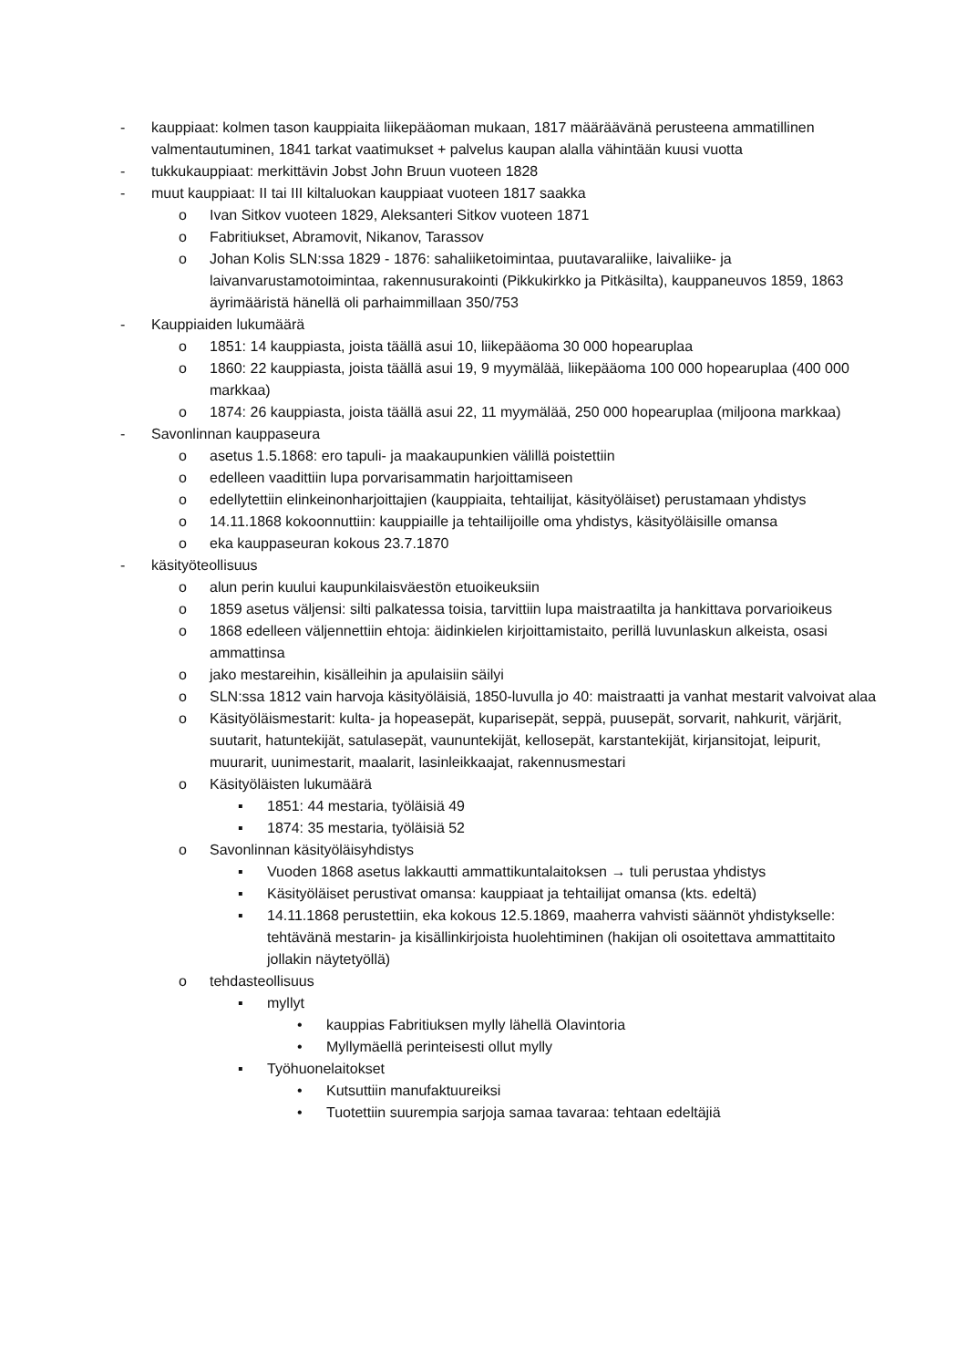- kauppiaat: kolmen tason kauppiaita liikepääoman mukaan, 1817 määräävänä perusteena ammatillinen valmentautuminen, 1841 tarkat vaatimukset + palvelus kaupan alalla vähintään kuusi vuotta
- tukkukauppiaat: merkittävin Jobst John Bruun vuoteen 1828
- muut kauppiaat: II tai III kiltaluokan kauppiaat vuoteen 1817 saakka
o Ivan Sitkov vuoteen 1829, Aleksanteri Sitkov vuoteen 1871
o Fabritiukset, Abramovit, Nikanov, Tarassov
o Johan Kolis SLN:ssa 1829 - 1876: sahaliiketoimintaa, puutavaraliike, laivaliike- ja laivanvarustamotoimintaa, rakennusurakointi (Pikkukirkko ja Pitkäsilta), kauppaneuvos 1859, 1863 äyrimääristä hänellä oli parhaimmillaan 350/753
- Kauppiaiden lukumäärä
o 1851: 14 kauppiasta, joista täällä asui 10, liikepääoma 30 000 hopearuplaa
o 1860: 22 kauppiasta, joista täällä asui 19, 9 myymälää, liikepääoma 100 000 hopearuplaa (400 000 markkaa)
o 1874: 26 kauppiasta, joista täällä asui 22, 11 myymälää, 250 000 hopearuplaa (miljoona markkaa)
- Savonlinnan kauppaseura
o asetus 1.5.1868: ero tapuli- ja maakaupunkien välillä poistettiin
o edelleen vaadittiin lupa porvarisammatin harjoittamiseen
o edellytettiin elinkeinonharjoittajien (kauppiaita, tehtailijat, käsityöläiset) perustamaan yhdistys
o 14.11.1868 kokoonnuttiin: kauppiaille ja tehtailijoille oma yhdistys, käsityöläisille omansa
o eka kauppaseuran kokous 23.7.1870
- käsityöteollisuus
o alun perin kuului kaupunkilaisväestön etuoikeuksiin
o 1859 asetus väljensi: silti palkatessa toisia, tarvittiin lupa maistraatilta ja hankittava porvarioikeus
o 1868 edelleen väljennettiin ehtoja: äidinkielen kirjoittamistaito, perillä luvunlaskun alkeista, osasi ammattinsa
o jako mestareihin, kisälleihin ja apulaisiin säilyi
o SLN:ssa 1812 vain harvoja käsityöläisiä, 1850-luvulla jo 40: maistraatti ja vanhat mestarit valvoivat alaa
o Käsityöläismestarit: kulta- ja hopeasepät, kuparisepät, seppä, puusepät, sorvarit, nahkurit, värjärit, suutarit, hatuntekijät, satulasepät, vaununtekijät, kellosepät, karstantekijät, kirjansitojat, leipurit, muurarit, uunimestarit, maalarit, lasinleikkaajat, rakennusmestari
o Käsityöläisten lukumäärä
▪ 1851: 44 mestaria, työläisiä 49
▪ 1874: 35 mestaria, työläisiä 52
o Savonlinnan käsityöläisyhdistys
▪ Vuoden 1868 asetus lakkautti ammattikuntalaitoksen → tuli perustaa yhdistys
▪ Käsityöläiset perustivat omansa: kauppiaat ja tehtailijat omansa (kts. edeltä)
▪ 14.11.1868 perustettiin, eka kokous 12.5.1869, maaherra vahvisti säännöt yhdistykselle: tehtävänä mestarin- ja kisällinkirjoista huolehtiminen (hakijan oli osoitettava ammattitaito jollakin näytetyöllä)
o tehdasteollisuus
▪ myllyt
• kauppias Fabritiuksen mylly lähellä Olavintoria
• Myllymäellä perinteisesti ollut mylly
▪ Työhuonelaitokset
• Kutsuttiin manufaktuureiksi
• Tuotettiin suurempia sarjoja samaa tavaraa: tehtaan edeltäjiä